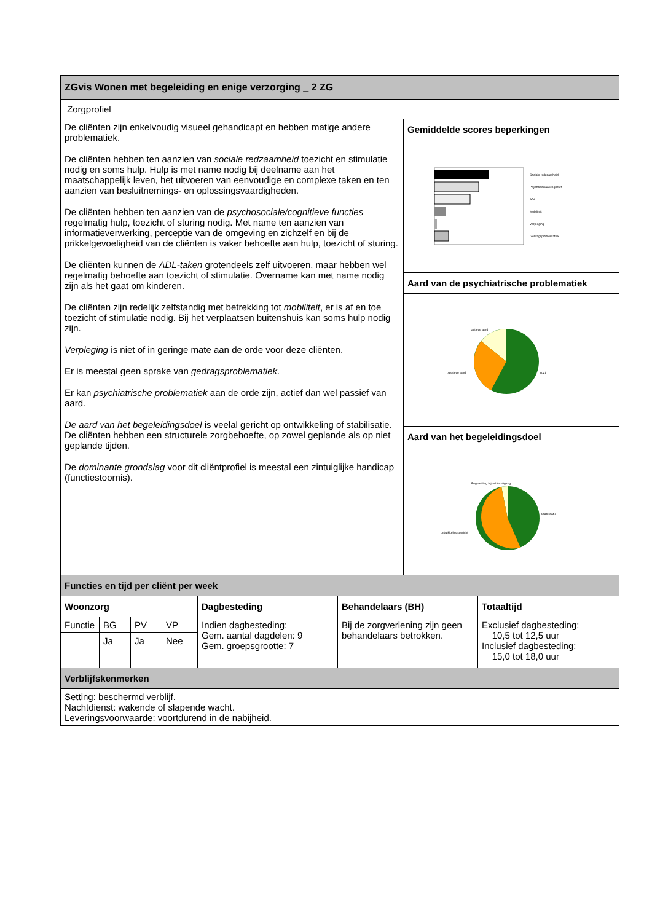| ZGvis Wonen met begeleiding en enige verzorging _ 2 ZG | |
| Zorgprofiel | |
| De cliënten zijn enkelvoudig visueel gehandicapt en hebben matige andere problematiek. De cliënten hebben ten aanzien van sociale redzaamheid toezicht en stimulatie nodig en soms hulp. Hulp is met name nodig bij deelname aan het maatschappelijk leven, het uitvoeren van eenvoudige en complexe taken en ten aanzien van besluitnemings- en oplossingsvaardigheden. De cliënten hebben ten aanzien van de psychosociale/cognitieve functies regelmatig hulp, toezicht of sturing nodig. Met name ten aanzien van informatieverwerking, perceptie van de omgeving en zichzelf en bij de prikkelgevoeligheid van de cliënten is vaker behoefte aan hulp, toezicht of sturing. De cliënten kunnen de ADL-taken grotendeels zelf uitvoeren, maar hebben wel regelmatig behoefte aan toezicht of stimulatie. Overname kan met name nodig zijn als het gaat om kinderen. De cliënten zijn redelijk zelfstandig met betrekking tot mobiliteit , er is af en toe toezicht of stimulatie nodig. Bij het verplaatsen buitenshuis kan soms hulp nodig zijn. Verpleging is niet of in geringe mate aan de orde voor deze cliënten. Er is meestal geen sprake van gedragsproblematiek . Er kan psychiatrische problematiek aan de orde zijn, actief dan wel passief van aard. De aard van het begeleidingsdoel is veelal gericht op ontwikkeling of stabilisatie. De cliënten hebben een structurele zorgbehoefte, op zowel geplande als op niet geplande tijden. De dominante grondslag voor dit cliëntprofiel is meestal een zintuiglijke handicap (functiestoornis). | Gemiddelde scores beperkingen Sociale redzaamheid Psychosociaal/cognitief ADL Mobiliteit Verpleging Gedragsproblematiek Aard van de psychiatrische problematiek actieve aard passieve aard n.v.t. Aard van het begeleidingsdoel Begeleiding bij achteruitgang ontwikkelingsgericht Stabilisatie |
| Functies en tijd per cliënt per week | | | | | | |
| Woonzorg | | | | Dagbesteding | Behandelaars (BH) | Totaaltijd |
| Functie | BG | PV | VP | Indien dagbesteding: Gem. aantal dagdelen: 9 Gem. groepsgrootte: 7 | Bij de zorgverlening zijn geen behandelaars betrokken. | Exclusief dagbesteding: 10,5 tot 12,5 uur Inclusief dagbesteding: 15,0 tot 18,0 uur |
| | Ja | Ja | Nee | | | |
| Verblijfskenmerken | | | | | | |
| Setting: beschermd verblijf. Nachtdienst: wakende of slapende wacht. Leveringsvoorwaarde: voortdurend in de nabijheid. | | | | | | |